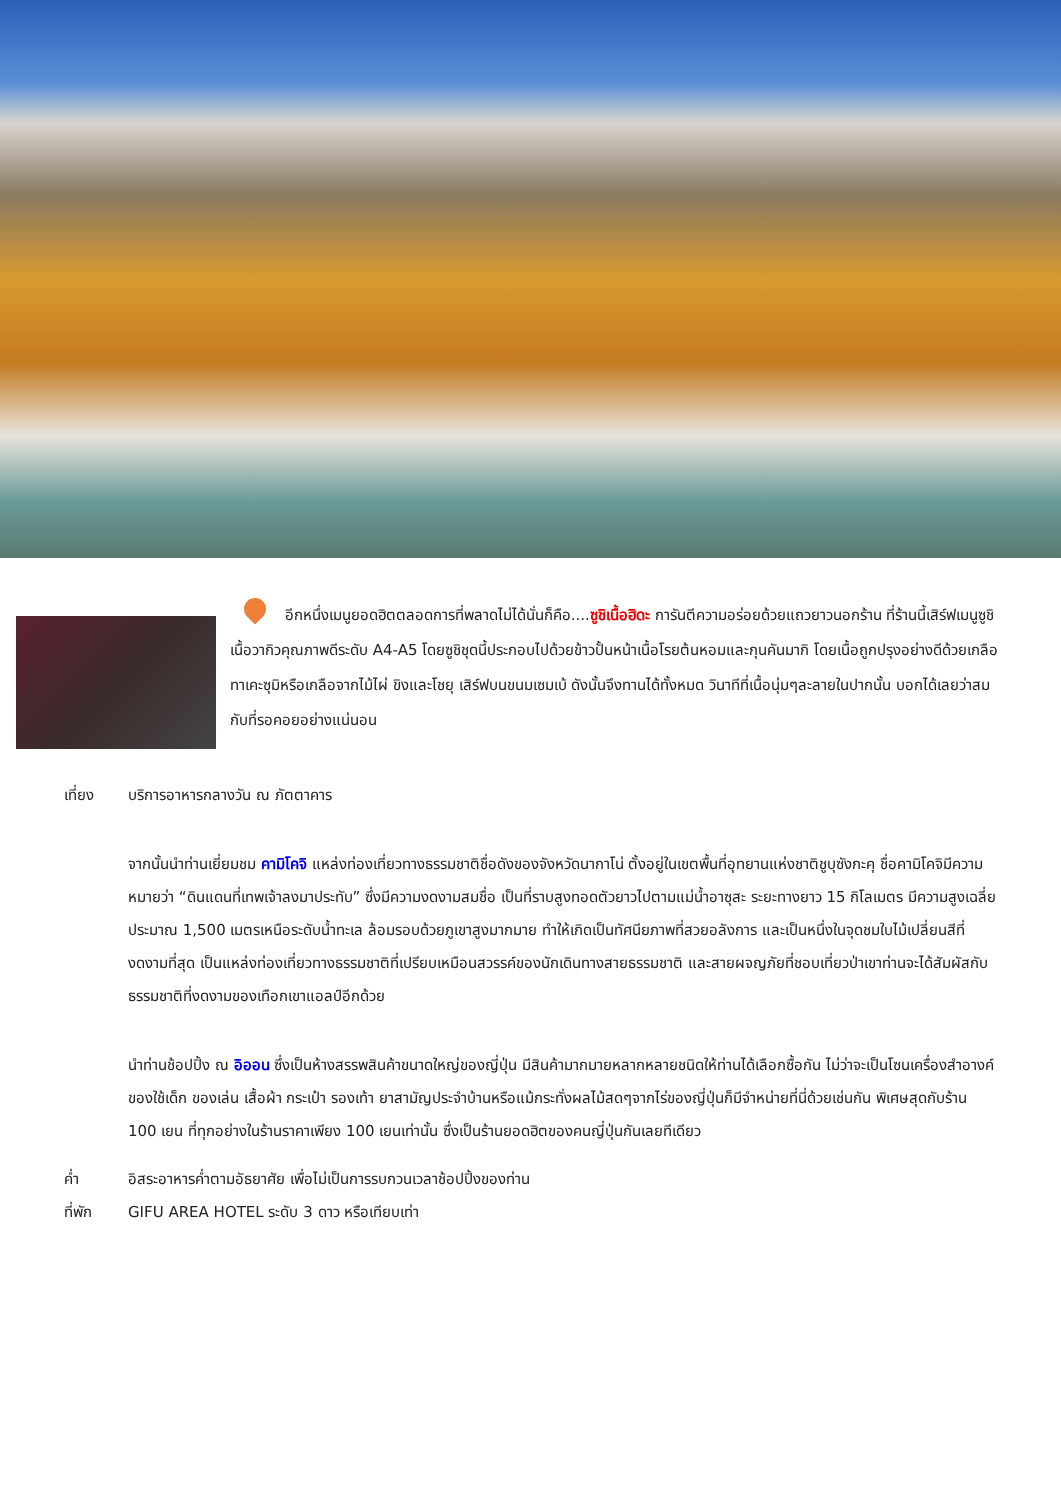อีกหนึ่งเมนูยอดฮิตตลอดการที่พลาดไม่ได้นั่นก็คือ....ซูชิเนื้อฮิดะ การันตีความอร่อยด้วยแถวยาวนอกร้าน ที่ร้านนี้เสิร์ฟเมนูซูชิเนื้อวากิวคุณภาพดีระดับ A4-A5 โดยซูชิชุดนี้ประกอบไปด้วยข้าวปั้นหน้าเนื้อโรยต้นหอมและกุนคันมากิ โดยเนื้อถูกปรุงอย่างดีด้วยเกลือทาเคะซุมิหรือเกลือจากไม้ไผ่ ขิงและโชยุ เสิร์ฟบนขนมเซมเบ้ ดังนั้นจึงทานได้ทั้งหมด วินาทีที่เนื้อนุ่มๆละลายในปากนั้น บอกได้เลยว่าสมกับที่รอคอยอย่างแน่นอน
เที่ยง บริการอาหารกลางวัน ณ ภัตตาคาร
จากนั้นนำท่านเยี่ยมชม คามิโคจิ แหล่งท่องเที่ยวทางธรรมชาติชื่อดังของจังหวัดนากาโน่ ตั้งอยู่ในเขตพื้นที่อุทยานแห่งชาติชูบุซังกะคุ ชื่อคามิโคจิมีความหมายว่า “ดินแดนที่เทพเจ้าลงมาประทับ” ซึ่งมีความงดงามสมชื่อ เป็นที่ราบสูงทอดตัวยาวไปตามแม่น้ำอาซุสะ ระยะทางยาว 15 กิโลเมตร มีความสูงเฉลี่ยประมาณ 1,500 เมตรเหนือระดับน้ำทะเล ล้อมรอบด้วยภูเขาสูงมากมาย ทำให้เกิดเป็นทัศนียภาพที่สวยอลังการ และเป็นหนึ่งในจุดชมใบไม้เปลี่ยนสีที่งดงามที่สุด เป็นแหล่งท่องเที่ยวทางธรรมชาติที่เปรียบเหมือนสวรรค์ของนักเดินทางสายธรรมชาติ และสายผจญภัยที่ชอบเที่ยวป่าเขาท่านจะได้สัมผัสกับธรรมชาติที่งดงามของเทือกเขาแอลป์อีกด้วย
นำท่านช้อปปิ้ง ณ อิออน ซึ่งเป็นห้างสรรพสินค้าขนาดใหญ่ของญี่ปุ่น มีสินค้ามากมายหลากหลายชนิดให้ท่านได้เลือกซื้อกัน ไม่ว่าจะเป็นโซนเครื่องสำอางค์ ของใช้เด็ก ของเล่น เสื้อผ้า กระเป๋า รองเท้า ยาสามัญประจำบ้านหรือแม้กระทั่งผลไม้สดๆจากไร่ของญี่ปุ่นก็มีจำหน่ายที่นี่ด้วยเช่นกัน พิเศษสุดกับร้าน 100 เยน ที่ทุกอย่างในร้านราคาเพียง 100 เยนเท่านั้น ซึ่งเป็นร้านยอดฮิตของคนญี่ปุ่นกันเลยทีเดียว
ค่ำ อิสระอาหารค่ำตามอัธยาศัย เพื่อไม่เป็นการรบกวนเวลาช้อปปิ้งของท่าน
ที่พัก GIFU AREA HOTEL ระดับ 3 ดาว หรือเทียบเท่า